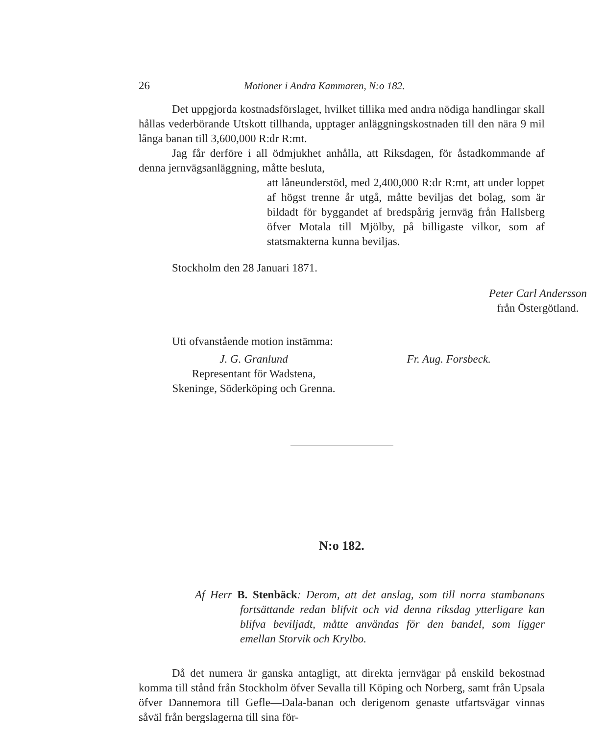26 Motioner i Andra Kammaren, N:o 182.
Det uppgjorda kostnadsförslaget, hvilket tillika med andra nödiga handlingar skall hållas vederbörande Utskott tillhanda, upptager anläggningskostnaden till den nära 9 mil långa banan till 3,600,000 R:dr R:mt.
Jag får derföre i all ödmjukhet anhålla, att Riksdagen, för åstadkommande af denna jernvägsanläggning, måtte besluta,
att låneunderstöd, med 2,400,000 R:dr R:mt, att under loppet af högst trenne år utgå, måtte beviljas det bolag, som är bildadt för byggandet af bredspårig jernväg från Hallsberg öfver Motala till Mjölby, på billigaste vilkor, som af statsmakterna kunna beviljas.
Stockholm den 28 Januari 1871.
Peter Carl Andersson
från Östergötland.
Uti ofvanstående motion instämma:
J. G. Granlund
Representant för Wadstena,
Skeninge, Söderköping och Grenna.
Fr. Aug. Forsbeck.
N:o 182.
Af Herr B. Stenbäck: Derom, att det anslag, som till norra stambanans fortsättande redan blifvit och vid denna riksdag ytterligare kan blifva beviljadt, måtte användas för den bandel, som ligger emellan Storvik och Krylbo.
Då det numera är ganska antagligt, att direkta jernvägar på enskild bekostnad komma till stånd från Stockholm öfver Sevalla till Köping och Norberg, samt från Upsala öfver Dannemora till Gefle—Dala-banan och derigenom genaste utfartsvägar vinnas såväl från bergslagerna till sina för-